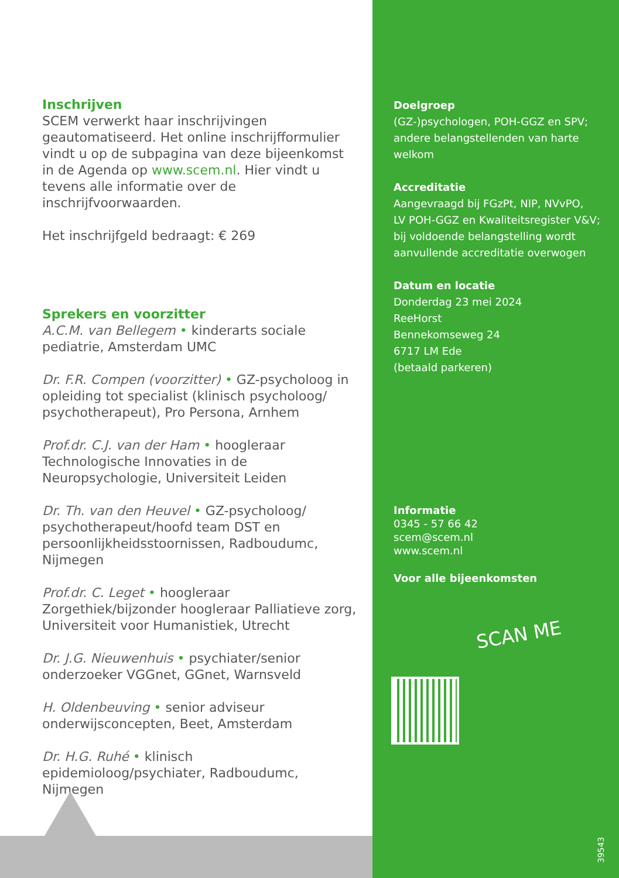Inschrijven
SCEM verwerkt haar inschrijvingen geautomatiseerd. Het online inschrijfformulier vindt u op de subpagina van deze bijeenkomst in de Agenda op www.scem.nl. Hier vindt u tevens alle informatie over de inschrijfvoorwaarden.
Het inschrijfgeld bedraagt: € 269
Sprekers en voorzitter
A.C.M. van Bellegem • kinderarts sociale pediatrie, Amsterdam UMC
Dr. F.R. Compen (voorzitter) • GZ-psycholoog in opleiding tot specialist (klinisch psycholoog/ psychotherapeut), Pro Persona, Arnhem
Prof.dr. C.J. van der Ham • hoogleraar Technologische Innovaties in de Neuropsychologie, Universiteit Leiden
Dr. Th. van den Heuvel • GZ-psycholoog/ psychotherapeut/hoofd team DST en persoonlijkheidsstoornissen, Radboudumc, Nijmegen
Prof.dr. C. Leget • hoogleraar Zorgethiek/bijzonder hoogleraar Palliatieve zorg, Universiteit voor Humanistiek, Utrecht
Dr. J.G. Nieuwenhuis • psychiater/senior onderzoeker VGGnet, GGnet, Warnsveld
H. Oldenbeuving • senior adviseur onderwijsconcepten, Beet, Amsterdam
Dr. H.G. Ruhé • klinisch epidemioloog/psychiater, Radboudumc, Nijmegen
Doelgroep
(GZ-)psychologen, POH-GGZ en SPV;
andere belangstellenden van harte
welkom
Accreditatie
Aangevraagd bij FGzPt, NIP, NVvPO,
LV POH-GGZ en Kwaliteitsregister V&V;
bij voldoende belangstelling wordt
aanvullende accreditatie overwogen
Datum en locatie
Donderdag 23 mei 2024
ReeHorst
Bennekomseweg 24
6717 LM Ede
(betaald parkeren)
Informatie
0345 - 57 66 42
scem@scem.nl
www.scem.nl
Voor alle bijeenkomsten
SCAN ME
39543